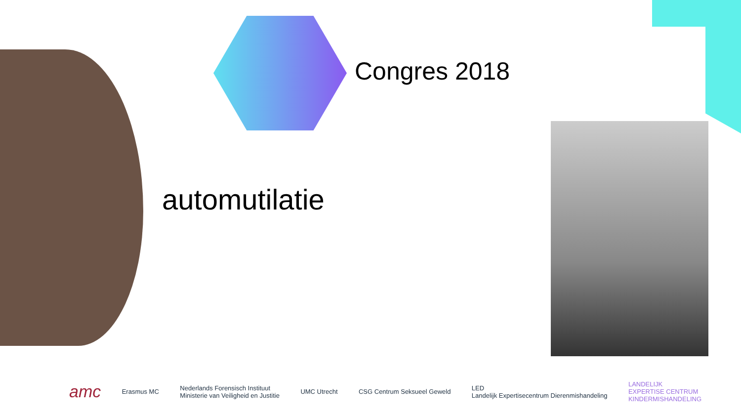Congres 2018
automutilatie
amc Erasmus MC Nederlands Forensisch Instituut
Ministerie van Veiligheid en Justitie UMC Utrecht CSG Centrum Seksueel Geweld LED
Landelijk Expertisecentrum Dierenmishandeling LANDELIJK
EXPERTISE CENTRUM
KINDERMISHANDELING